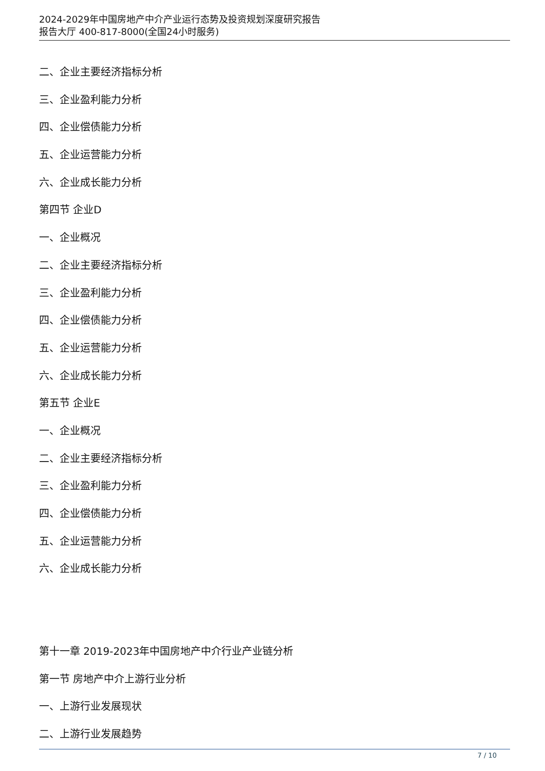2024-2029年中国房地产中介产业运行态势及投资规划深度研究报告
报告大厅 400-817-8000(全国24小时服务)
二、企业主要经济指标分析
三、企业盈利能力分析
四、企业偿债能力分析
五、企业运营能力分析
六、企业成长能力分析
第四节 企业D
一、企业概况
二、企业主要经济指标分析
三、企业盈利能力分析
四、企业偿债能力分析
五、企业运营能力分析
六、企业成长能力分析
第五节 企业E
一、企业概况
二、企业主要经济指标分析
三、企业盈利能力分析
四、企业偿债能力分析
五、企业运营能力分析
六、企业成长能力分析
第十一章 2019-2023年中国房地产中介行业产业链分析
第一节 房地产中介上游行业分析
一、上游行业发展现状
二、上游行业发展趋势
7 / 10